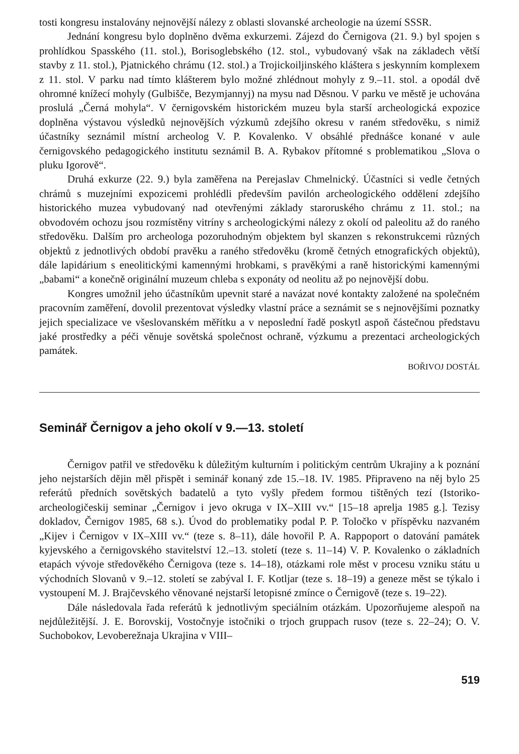tosti kongresu instalovány nejnovější nálezy z oblasti slovanské archeologie na území SSSR.
Jednání kongresu bylo doplněno dvěma exkurzemi. Zájezd do Černigova (21. 9.) byl spojen s prohlídkou Spasského (11. stol.), Borisoglebského (12. stol., vybudovaný však na základech větší stavby z 11. stol.), Pjatnického chrámu (12. stol.) a Trojickoiljinského kláštera s jeskynním komplexem z 11. stol. V parku nad tímto klášterem bylo možné zhlédnout mohyly z 9.–11. stol. a opodál dvě ohromné knížecí mohyly (Gulbišče, Bezymjannyj) na mysu nad Děsnou. V parku ve městě je uchována proslulá „Černá mohyla“. V černigovském historickém muzeu byla starší archeologická expozice doplněna výstavou výsledků nejnovějších výzkumů zdejšího okresu v raném středověku, s nimiž účastníky seznámil místní archeolog V. P. Kovalenko. V obsáhlé přednášce konané v aule černigovského pedagogického institutu seznámil B. A. Rybakov přítomné s problematikou „Slova o pluku Igorově“.
Druhá exkurze (22. 9.) byla zaměřena na Perejaslav Chmelnický. Účastníci si vedle četných chrámů s muzejními expozicemi prohlédli především pavilón archeologického oddělení zdejšího historického muzea vybudovaný nad otevřenými základy staroruského chrámu z 11. stol.; na obvodovém ochozu jsou rozmístěny vitríny s archeologickými nálezy z okolí od paleolitu až do raného středověku. Dalším pro archeologa pozoruhodným objektem byl skanzen s rekonstrukcemi různých objektů z jednotlivých období pravěku a raného středověku (kromě četných etnografických objektů), dále lapidárium s eneolitickými kamennými hrobkami, s pravěkými a raně historickými kamennými „babami“ a konečně originální muzeum chleba s exponáty od neolitu až po nejnovější dobu.
Kongres umožnil jeho účastníkům upevnit staré a navázat nové kontakty založené na společném pracovním zaměření, dovolil prezentovat výsledky vlastní práce a seznámit se s nejnovějšími poznatky jejich specializace ve všeslovanském měřítku a v neposlední řadě poskytl aspoň částečnou představu jaké prostředky a péči věnuje sovětská společnost ochraně, výzkumu a prezentaci archeologických památek.
BOŘIVOJ DOSTÁL
Seminář Černigov a jeho okolí v 9.—13. století
Černigov patřil ve středověku k důležitým kulturním i politickým centrům Ukrajiny a k poznání jeho nejstarších dějin měl přispět i seminář konaný zde 15.–18. IV. 1985. Připraveno na něj bylo 25 referátů předních sovětských badatelů a tyto vyšly předem formou tištěných tezí (Istoriko-archeologičeskij seminar „Černigov i jevo okruga v IX–XIII vv.“ [15–18 aprelja 1985 g.]. Tezisy dokladov, Černigov 1985, 68 s.). Úvod do problematiky podal P. P. Toločko v příspěvku nazvaném „Kijev i Černigov v IX–XIII vv.“ (teze s. 8–11), dále hovořil P. A. Rappoport o datování památek kyjevského a černigovského stavitelství 12.–13. století (teze s. 11–14) V. P. Kovalenko o základních etapách vývoje středověkého Černigova (teze s. 14–18), otázkami role měst v procesu vzniku státu u východních Slovanů v 9.–12. století se zabýval I. F. Kotljar (teze s. 18–19) a geneze měst se týkalo i vystoupení M. J. Brajčevského věnované nejstarší letopisné zmínce o Černigově (teze s. 19–22).
Dále následovala řada referátů k jednotlivým speciálním otázkám. Upozorňujeme alespoň na nejdůležitější. J. E. Borovskij, Vostočnyje istočniki o trjoch gruppach rusov (teze s. 22–24); O. V. Suchobokov, Levoberežnaja Ukrajina v VIII–
519